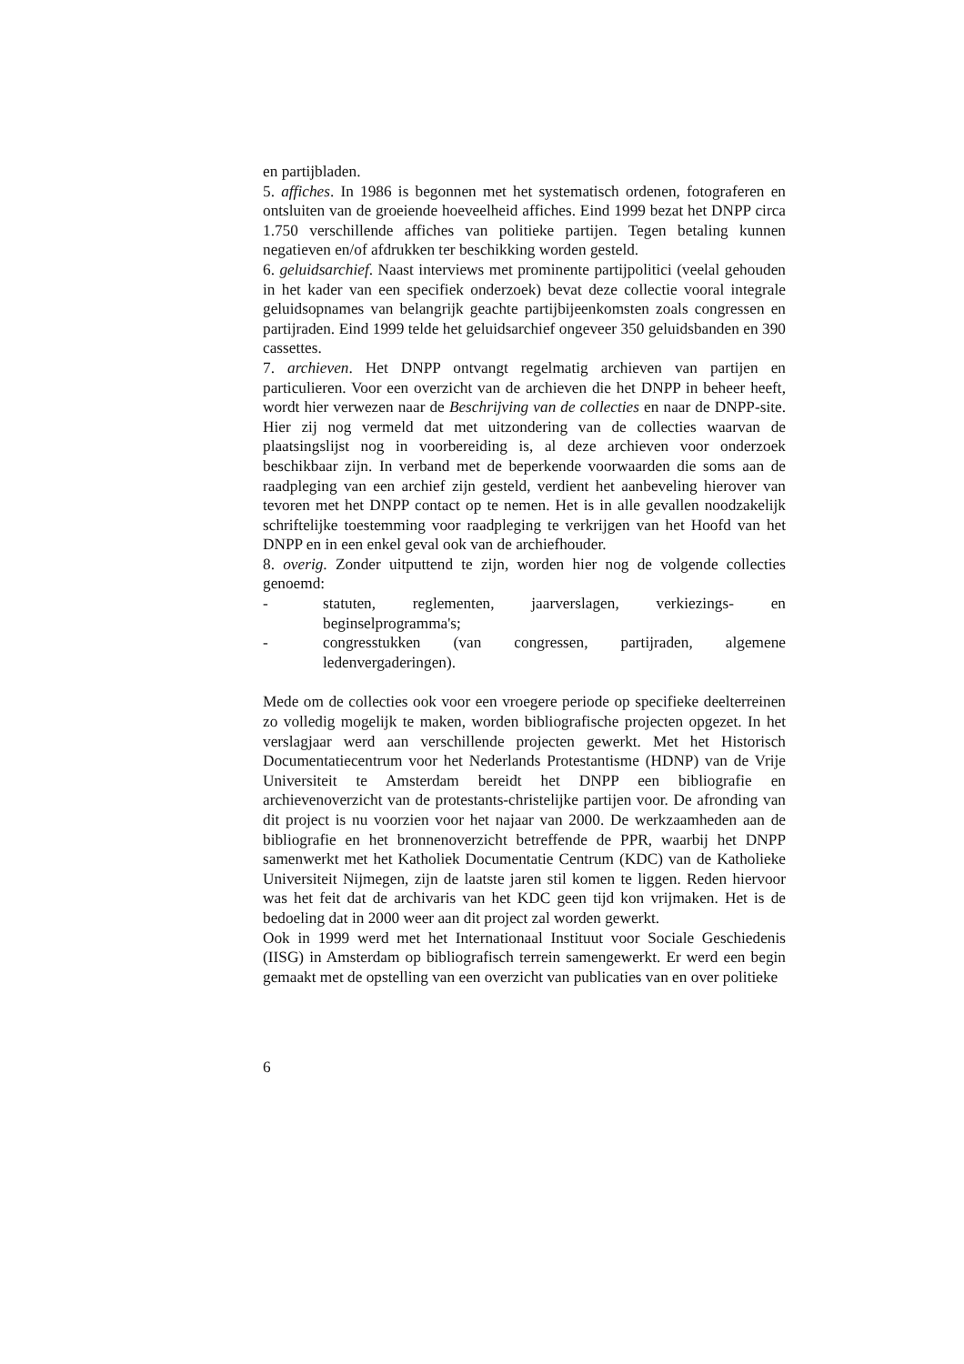en partijbladen.
5. affiches. In 1986 is begonnen met het systematisch ordenen, fotograferen en ontsluiten van de groeiende hoeveelheid affiches. Eind 1999 bezat het DNPP circa 1.750 verschillende affiches van politieke partijen. Tegen betaling kunnen negatieven en/of afdrukken ter beschikking worden gesteld.
6. geluidsarchief. Naast interviews met prominente partijpolitici (veelal gehouden in het kader van een specifiek onderzoek) bevat deze collectie vooral integrale geluidsopnames van belangrijk geachte partijbijeenkomsten zoals congressen en partijraden. Eind 1999 telde het geluidsarchief ongeveer 350 geluidsbanden en 390 cassettes.
7. archieven. Het DNPP ontvangt regelmatig archieven van partijen en particulieren. Voor een overzicht van de archieven die het DNPP in beheer heeft, wordt hier verwezen naar de Beschrijving van de collecties en naar de DNPP-site. Hier zij nog vermeld dat met uitzondering van de collecties waarvan de plaatsingslijst nog in voorbereiding is, al deze archieven voor onderzoek beschikbaar zijn. In verband met de beperkende voorwaarden die soms aan de raadpleging van een archief zijn gesteld, verdient het aanbeveling hierover van tevoren met het DNPP contact op te nemen. Het is in alle gevallen noodzakelijk schriftelijke toestemming voor raadpleging te verkrijgen van het Hoofd van het DNPP en in een enkel geval ook van de archiefhouder.
8. overig. Zonder uitputtend te zijn, worden hier nog de volgende collecties genoemd:
- statuten, reglementen, jaarverslagen, verkiezings- en beginselprogramma's;
- congresstukken (van congressen, partijraden, algemene ledenvergaderingen).
Mede om de collecties ook voor een vroegere periode op specifieke deelterreinen zo volledig mogelijk te maken, worden bibliografische projecten opgezet. In het verslagjaar werd aan verschillende projecten gewerkt. Met het Historisch Documentatiecentrum voor het Nederlands Protestantisme (HDNP) van de Vrije Universiteit te Amsterdam bereidt het DNPP een bibliografie en archievenoverzicht van de protestants-christelijke partijen voor. De afronding van dit project is nu voorzien voor het najaar van 2000. De werkzaamheden aan de bibliografie en het bronnenoverzicht betreffende de PPR, waarbij het DNPP samenwerkt met het Katholiek Documentatie Centrum (KDC) van de Katholieke Universiteit Nijmegen, zijn de laatste jaren stil komen te liggen. Reden hiervoor was het feit dat de archivaris van het KDC geen tijd kon vrijmaken. Het is de bedoeling dat in 2000 weer aan dit project zal worden gewerkt.
Ook in 1999 werd met het Internationaal Instituut voor Sociale Geschiedenis (IISG) in Amsterdam op bibliografisch terrein samengewerkt. Er werd een begin gemaakt met de opstelling van een overzicht van publicaties van en over politieke
6